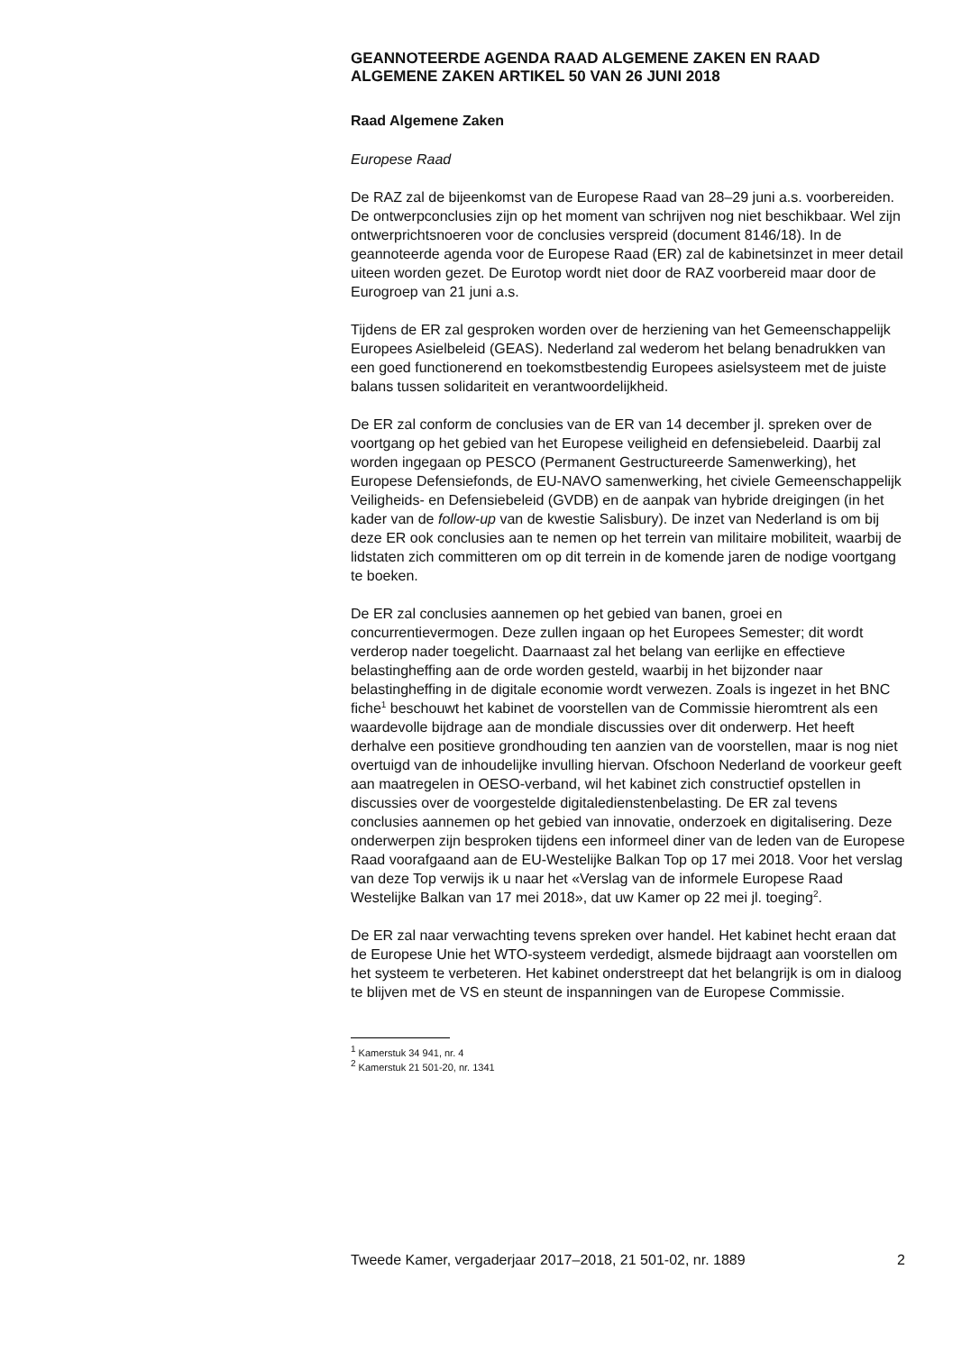GEANNOTEERDE AGENDA RAAD ALGEMENE ZAKEN EN RAAD ALGEMENE ZAKEN ARTIKEL 50 VAN 26 JUNI 2018
Raad Algemene Zaken
Europese Raad
De RAZ zal de bijeenkomst van de Europese Raad van 28–29 juni a.s. voorbereiden. De ontwerpconclusies zijn op het moment van schrijven nog niet beschikbaar. Wel zijn ontwerprichtsnoeren voor de conclusies verspreid (document 8146/18). In de geannoteerde agenda voor de Europese Raad (ER) zal de kabinetsinzet in meer detail uiteen worden gezet. De Eurotop wordt niet door de RAZ voorbereid maar door de Eurogroep van 21 juni a.s.
Tijdens de ER zal gesproken worden over de herziening van het Gemeenschappelijk Europees Asielbeleid (GEAS). Nederland zal wederom het belang benadrukken van een goed functionerend en toekomstbestendig Europees asielsysteem met de juiste balans tussen solidariteit en verantwoordelijkheid.
De ER zal conform de conclusies van de ER van 14 december jl. spreken over de voortgang op het gebied van het Europese veiligheid en defensiebeleid. Daarbij zal worden ingegaan op PESCO (Permanent Gestructureerde Samenwerking), het Europese Defensiefonds, de EU-NAVO samenwerking, het civiele Gemeenschappelijk Veiligheids- en Defensiebeleid (GVDB) en de aanpak van hybride dreigingen (in het kader van de follow-up van de kwestie Salisbury). De inzet van Nederland is om bij deze ER ook conclusies aan te nemen op het terrein van militaire mobiliteit, waarbij de lidstaten zich committeren om op dit terrein in de komende jaren de nodige voortgang te boeken.
De ER zal conclusies aannemen op het gebied van banen, groei en concurrentievermogen. Deze zullen ingaan op het Europees Semester; dit wordt verderop nader toegelicht. Daarnaast zal het belang van eerlijke en effectieve belastingheffing aan de orde worden gesteld, waarbij in het bijzonder naar belastingheffing in de digitale economie wordt verwezen. Zoals is ingezet in het BNC fiche<sup>1</sup> beschouwt het kabinet de voorstellen van de Commissie hieromtrent als een waardevolle bijdrage aan de mondiale discussies over dit onderwerp. Het heeft derhalve een positieve grondhouding ten aanzien van de voorstellen, maar is nog niet overtuigd van de inhoudelijke invulling hiervan. Ofschoon Nederland de voorkeur geeft aan maatregelen in OESO-verband, wil het kabinet zich constructief opstellen in discussies over de voorgestelde digitaledienstenbelasting. De ER zal tevens conclusies aannemen op het gebied van innovatie, onderzoek en digitalisering. Deze onderwerpen zijn besproken tijdens een informeel diner van de leden van de Europese Raad voorafgaand aan de EU-Westelijke Balkan Top op 17 mei 2018. Voor het verslag van deze Top verwijs ik u naar het «Verslag van de informele Europese Raad Westelijke Balkan van 17 mei 2018», dat uw Kamer op 22 mei jl. toeging<sup>2</sup>.
De ER zal naar verwachting tevens spreken over handel. Het kabinet hecht eraan dat de Europese Unie het WTO-systeem verdedigt, alsmede bijdraagt aan voorstellen om het systeem te verbeteren. Het kabinet onderstreept dat het belangrijk is om in dialoog te blijven met de VS en steunt de inspanningen van de Europese Commissie.
<sup>1</sup> Kamerstuk 34 941, nr. 4
<sup>2</sup> Kamerstuk 21 501-20, nr. 1341
Tweede Kamer, vergaderjaar 2017–2018, 21 501-02, nr. 1889 2